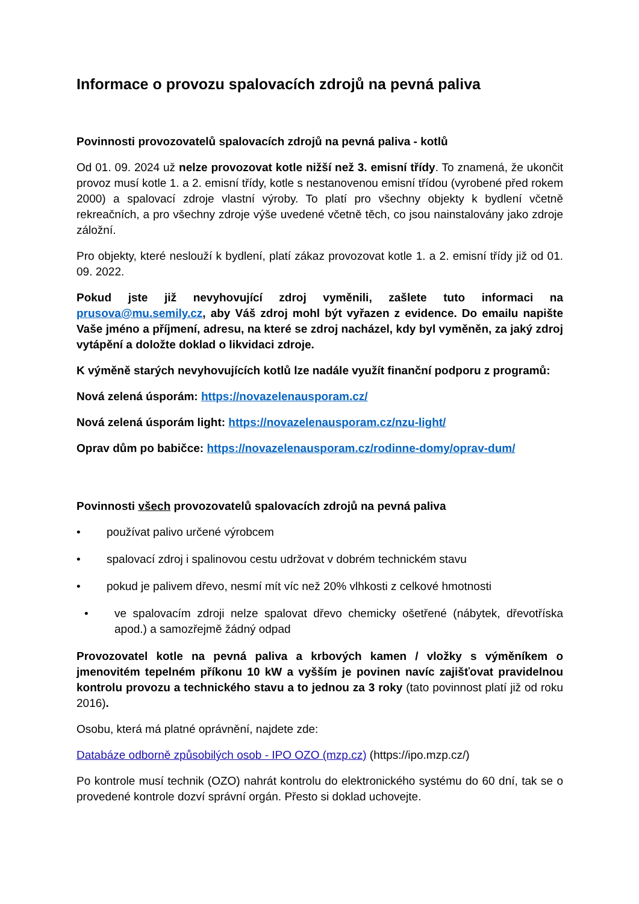Informace o provozu spalovacích zdrojů na pevná paliva
Povinnosti provozovatelů spalovacích zdrojů na pevná paliva - kotlů
Od 01. 09. 2024 už nelze provozovat kotle nižší než 3. emisní třídy. To znamená, že ukončit provoz musí kotle 1. a 2. emisní třídy, kotle s nestanovenou emisní třídou (vyrobené před rokem 2000) a spalovací zdroje vlastní výroby. To platí pro všechny objekty k bydlení včetně rekreačních, a pro všechny zdroje výše uvedené včetně těch, co jsou nainstalovány jako zdroje záložní.
Pro objekty, které neslouží k bydlení, platí zákaz provozovat kotle 1. a 2. emisní třídy již od 01. 09. 2022.
Pokud jste již nevyhovující zdroj vyměnili, zašlete tuto informaci na prusova@mu.semily.cz, aby Váš zdroj mohl být vyřazen z evidence. Do emailu napište Vaše jméno a příjmení, adresu, na které se zdroj nacházel, kdy byl vyměněn, za jaký zdroj vytápění a doložte doklad o likvidaci zdroje.
K výměně starých nevyhovujících kotlů lze nadále využít finanční podporu z programů:
Nová zelená úsporám: https://novazelenausporam.cz/
Nová zelená úsporám light: https://novazelenausporam.cz/nzu-light/
Oprav dům po babičce: https://novazelenausporam.cz/rodinne-domy/oprav-dum/
Povinnosti všech provozovatelů spalovacích zdrojů na pevná paliva
• používat palivo určené výrobcem
• spalovací zdroj i spalinovou cestu udržovat v dobrém technickém stavu
• pokud je palivem dřevo, nesmí mít víc než 20% vlhkosti z celkové hmotnosti
• ve spalovacím zdroji nelze spalovat dřevo chemicky ošetřené (nábytek, dřevotříska apod.) a samozřejmě žádný odpad
Provozovatel kotle na pevná paliva a krbových kamen / vložky s výměníkem o jmenovitém tepelném příkonu 10 kW a vyšším je povinen navíc zajišťovat pravidelnou kontrolu provozu a technického stavu a to jednou za 3 roky (tato povinnost platí již od roku 2016).
Osobu, která má platné oprávnění, najdete zde:
Databáze odborně způsobilých osob - IPO OZO (mzp.cz) (https://ipo.mzp.cz/)
Po kontrole musí technik (OZO) nahrát kontrolu do elektronického systému do 60 dní, tak se o provedené kontrole dozví správní orgán. Přesto si doklad uchovejte.